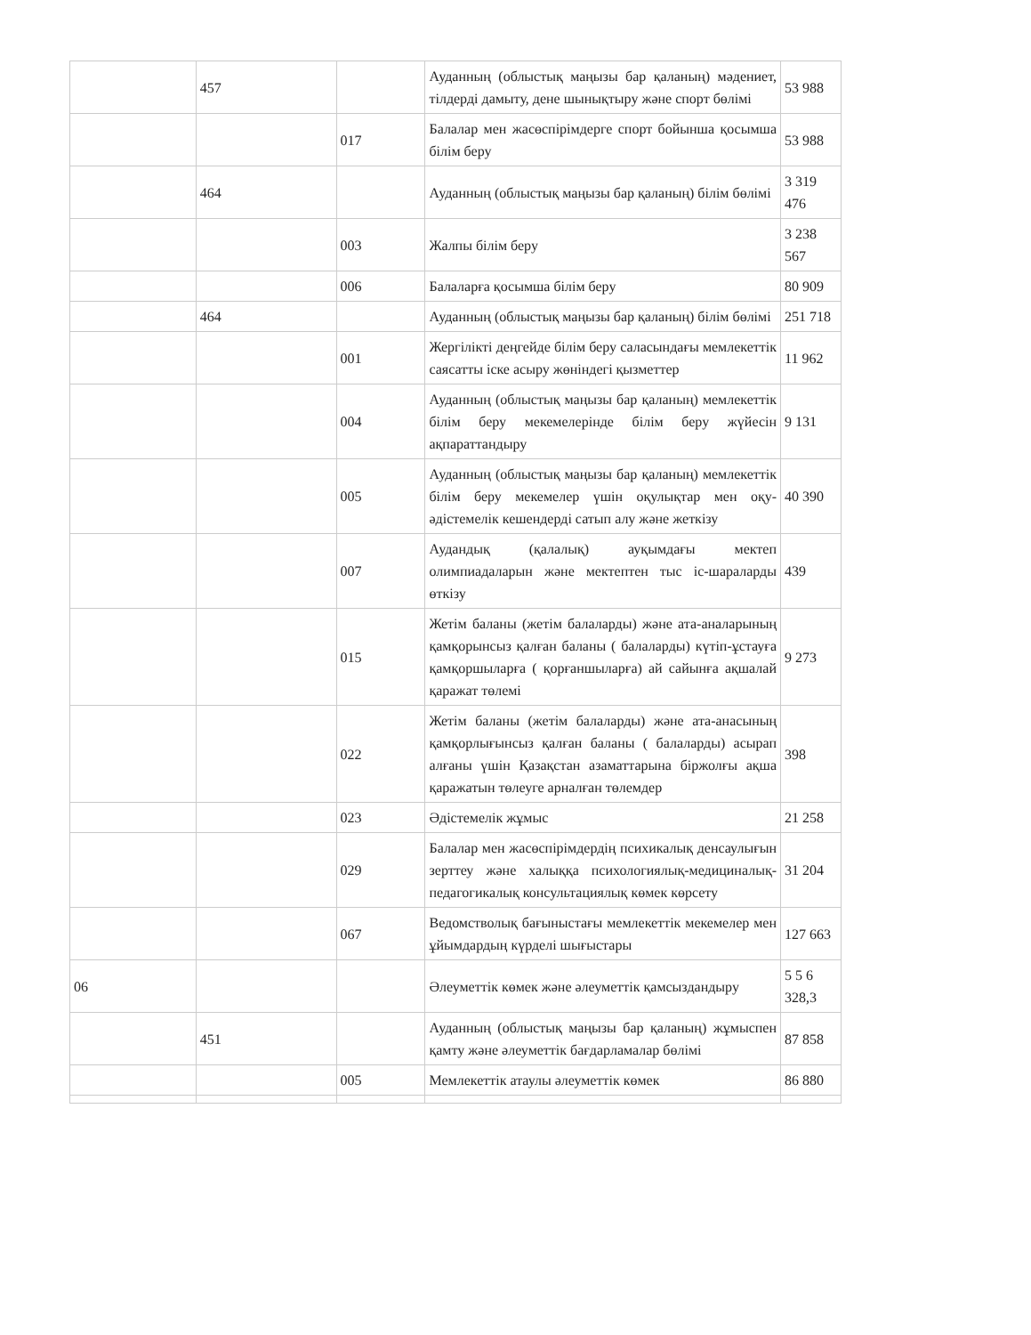| | 457 | | Ауданның (облыстық маңызы бар қаланың) мәдениет, тілдерді дамыту, дене шынықтыру және спорт бөлімі | 53 988 |
| | | 017 | Балалар мен жасөспірімдерге спорт бойынша қосымша білім беру | 53 988 |
| | 464 | | Ауданның (облыстық маңызы бар қаланың) білім бөлімі | 3 319 476 |
| | | 003 | Жалпы білім беру | 3 238 567 |
| | | 006 | Балаларға қосымша білім беру | 80 909 |
| | 464 | | Ауданның (облыстық маңызы бар қаланың) білім бөлімі | 251 718 |
| | | 001 | Жергілікті деңгейде білім беру саласындағы мемлекеттік саясатты іске асыру жөніндегі қызметтер | 11 962 |
| | | 004 | Ауданның (облыстық маңызы бар қаланың) мемлекеттік білім беру мекемелерінде білім беру жүйесін ақпараттандыру | 9 131 |
| | | 005 | Ауданның (облыстық маңызы бар қаланың) мемлекеттік білім беру мекемелер үшін оқулықтар мен оқу-әдістемелік кешендерді сатып алу және жеткізу | 40 390 |
| | | 007 | Аудандық (қалалық) ауқымдағы мектеп олимпиадаларын және мектептен тыс іс-шараларды өткізу | 439 |
| | | 015 | Жетім баланы (жетім балаларды) және ата-аналарының қамқорынсыз қалған баланы ( балаларды) күтіп-ұстауға қамқоршыларға ( қорғаншыларға) ай сайынға ақшалай қаражат төлемі | 9 273 |
| | | 022 | Жетім баланы (жетім балаларды) және ата-анасының қамқорлығынсыз қалған баланы ( балаларды) асырап алғаны үшін Қазақстан азаматтарына біржолғы ақша қаражатын төлеуге арналған төлемдер | 398 |
| | | 023 | Әдістемелік жұмыс | 21 258 |
| | | 029 | Балалар мен жасөспірімдердің психикалық денсаулығын зерттеу және халыққа психологиялық-медициналық-педагогикалық консультациялық көмек көрсету | 31 204 |
| | | 067 | Ведомстволық бағыныстағы мемлекеттік мекемелер мен ұйымдардың күрделі шығыстары | 127 663 |
| 06 | | | Әлеуметтік көмек және әлеуметтік қамсыздандыру | 5 5 6 328,3 |
| | 451 | | Ауданның (облыстық маңызы бар қаланың) жұмыспен қамту және әлеуметтік бағдарламалар бөлімі | 87 858 |
| | | 005 | Мемлекеттік атаулы әлеуметтік көмек | 86 880 |